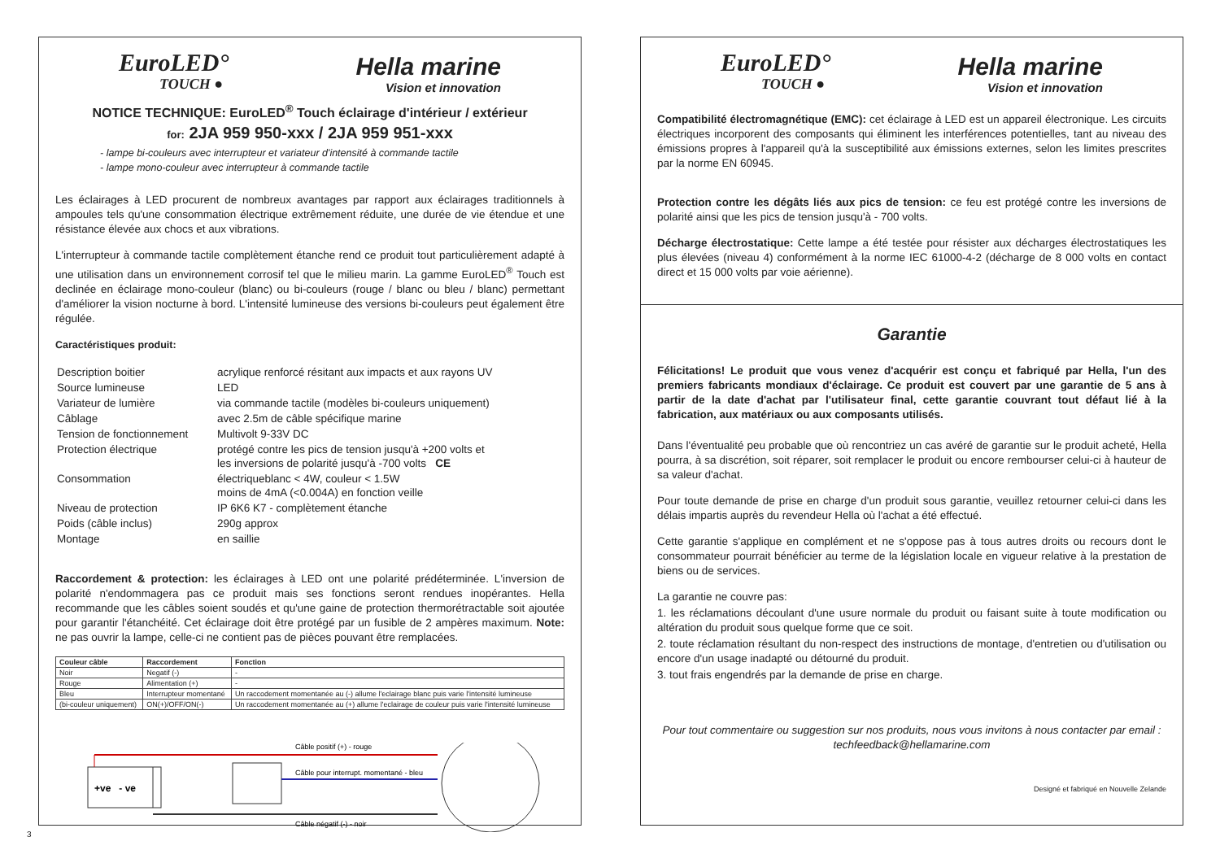EuroLED°
TOUCH ●
Hella marine
Vision et innovation
NOTICE TECHNIQUE: EuroLED<sup>®</sup> Touch éclairage d'intérieur / extérieur
for: 2JA 959 950-xxx / 2JA 959 951-xxx
- lampe bi-couleurs avec interrupteur et variateur d'intensité à commande tactile
- lampe mono-couleur avec interrupteur à commande tactile
Les éclairages à LED procurent de nombreux avantages par rapport aux éclairages traditionnels à ampoules tels qu'une consommation électrique extrêmement réduite, une durée de vie étendue et une résistance élevée aux chocs et aux vibrations.
L'interrupteur à commande tactile complètement étanche rend ce produit tout particulièrement adapté à une utilisation dans un environnement corrosif tel que le milieu marin. La gamme EuroLED<sup>®</sup> Touch est declinée en éclairage mono-couleur (blanc) ou bi-couleurs (rouge / blanc ou bleu / blanc) permettant d'améliorer la vision nocturne à bord. L'intensité lumineuse des versions bi-couleurs peut également être régulée.
Caractéristiques produit:
| Description boitier | acrylique renforcé résitant aux impacts et aux rayons UV |
| Source lumineuse | LED |
| Variateur de lumière | via commande tactile (modèles bi-couleurs uniquement) |
| Câblage | avec 2.5m de câble spécifique marine |
| Tension de fonctionnement | Multivolt 9-33V DC |
| Protection électrique | protégé contre les pics de tension jusqu'à +200 volts et les inversions de polarité jusqu'à -700 volts CE |
| Consommation | électriqueblanc < 4W, couleur < 1.5W moins de 4mA (<0.004A) en fonction veille |
| Niveau de protection | IP 6K6 K7 - complètement étanche |
| Poids (câble inclus) | 290g approx |
| Montage | en saillie |
Raccordement & protection: les éclairages à LED ont une polarité prédéterminée. L'inversion de polarité n'endommagera pas ce produit mais ses fonctions seront rendues inopérantes. Hella recommande que les câbles soient soudés et qu'une gaine de protection thermorétractable soit ajoutée pour garantir l'étanchéité. Cet éclairage doit être protégé par un fusible de 2 ampères maximum. Note: ne pas ouvrir la lampe, celle-ci ne contient pas de pièces pouvant être remplacées.
| Couleur câble | Raccordement | Fonction |
| --- | --- | --- |
| Noir | Negatif (-) | - |
| Rouge | Alimentation (+) | - |
| Bleu | Interrupteur momentané | Un raccodement momentanée au (-) allume l'eclairage blanc puis varie l'intensité lumineuse |
| (bi-couleur uniquement) | ON(+)/OFF/ON(-) | Un raccodement momentanée au (+) allume l'eclairage de couleur puis varie l'intensité lumineuse |
+ve - ve
Câble positif (+) - rouge
Câble pour interrupt. momentané - bleu
Câble négatif (-) - noir
3
EuroLED°
TOUCH ●
Hella marine
Vision et innovation
Compatibilité électromagnétique (EMC): cet éclairage à LED est un appareil électronique. Les circuits électriques incorporent des composants qui éliminent les interférences potentielles, tant au niveau des émissions propres à l'appareil qu'à la susceptibilité aux émissions externes, selon les limites prescrites par la norme EN 60945.
Protection contre les dégâts liés aux pics de tension: ce feu est protégé contre les inversions de polarité ainsi que les pics de tension jusqu'à - 700 volts.
Décharge électrostatique: Cette lampe a été testée pour résister aux décharges électrostatiques les plus élevées (niveau 4) conformément à la norme IEC 61000-4-2 (décharge de 8 000 volts en contact direct et 15 000 volts par voie aérienne).
Garantie
Félicitations! Le produit que vous venez d'acquérir est conçu et fabriqué par Hella, l'un des premiers fabricants mondiaux d'éclairage. Ce produit est couvert par une garantie de 5 ans à partir de la date d'achat par l'utilisateur final, cette garantie couvrant tout défaut lié à la fabrication, aux matériaux ou aux composants utilisés.
Dans l'éventualité peu probable que où rencontriez un cas avéré de garantie sur le produit acheté, Hella pourra, à sa discrétion, soit réparer, soit remplacer le produit ou encore rembourser celui-ci à hauteur de sa valeur d'achat.
Pour toute demande de prise en charge d'un produit sous garantie, veuillez retourner celui-ci dans les délais impartis auprès du revendeur Hella où l'achat a été effectué.
Cette garantie s'applique en complément et ne s'oppose pas à tous autres droits ou recours dont le consommateur pourrait bénéficier au terme de la législation locale en vigueur relative à la prestation de biens ou de services.
La garantie ne couvre pas:
1. les réclamations découlant d'une usure normale du produit ou faisant suite à toute modification ou altération du produit sous quelque forme que ce soit.
2. toute réclamation résultant du non-respect des instructions de montage, d'entretien ou d'utilisation ou encore d'un usage inadapté ou détourné du produit.
3. tout frais engendrés par la demande de prise en charge.
Pour tout commentaire ou suggestion sur nos produits, nous vous invitons à nous contacter par email : techfeedback@hellamarine.com
Designé et fabriqué en Nouvelle Zelande